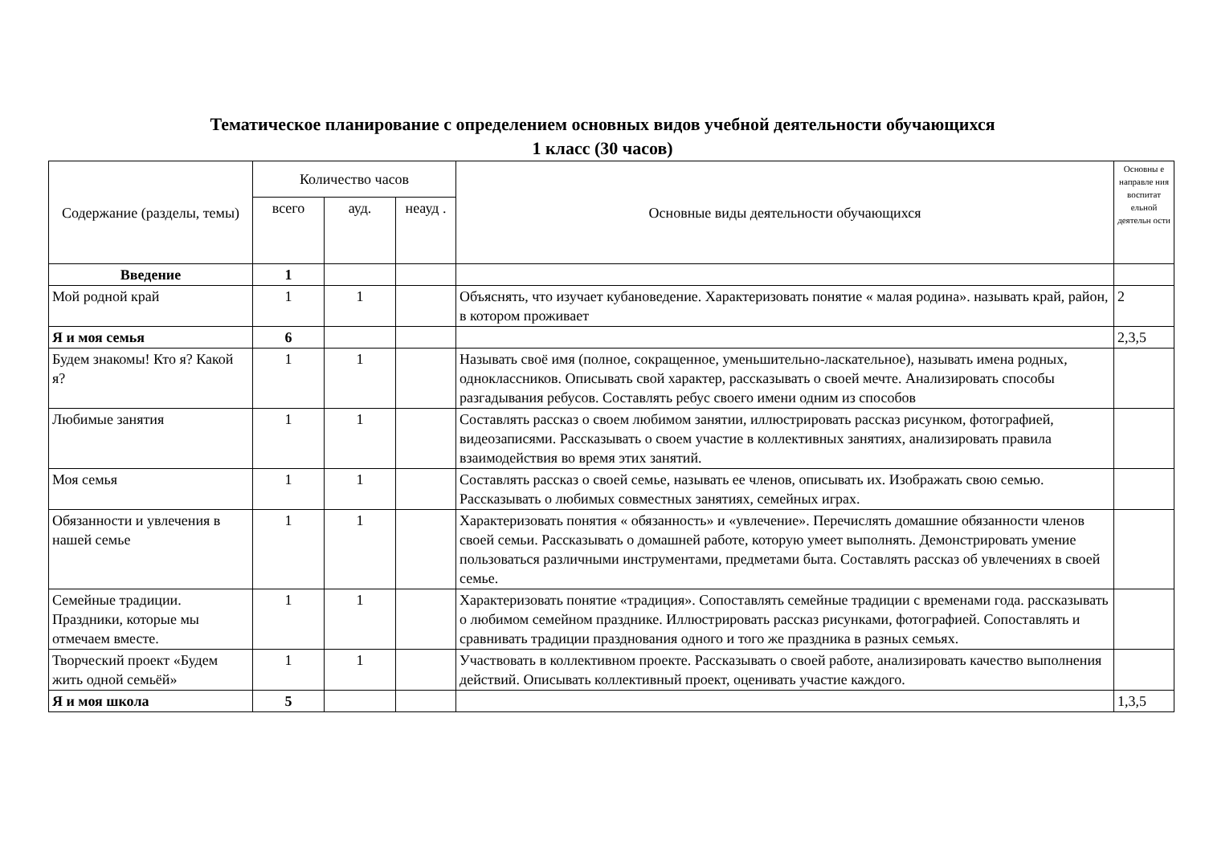Тематическое планирование с определением основных видов учебной деятельности обучающихся
1 класс (30 часов)
| Содержание (разделы, темы) | Количество часов | | | Основные виды деятельности обучающихся | Основны е направле ния воспитат ельной деятельн ости |
| --- | --- | --- | --- | --- | --- |
| | всего | ауд. | неауд . | | |
| Введение | 1 | | | | |
| Мой родной край | 1 | 1 | | Объяснять, что изучает кубановедение. Характеризовать понятие « малая родина». называть край, район, в котором проживает | 2 |
| Я и моя семья | 6 | | | | 2,3,5 |
| Будем знакомы! Кто я? Какой я? | 1 | 1 | | Называть своё имя (полное, сокращенное, уменьшительно-ласкательное), называть имена родных, одноклассников. Описывать свой характер, рассказывать о своей мечте. Анализировать способы разгадывания ребусов. Составлять ребус своего имени одним из способов | |
| Любимые занятия | 1 | 1 | | Составлять рассказ о своем любимом занятии, иллюстрировать рассказ рисунком, фотографией, видеозаписями. Рассказывать о своем участие в коллективных занятиях, анализировать правила взаимодействия во время этих занятий. | |
| Моя семья | 1 | 1 | | Составлять рассказ о своей семье, называть ее членов, описывать их. Изображать свою семью. Рассказывать о любимых совместных занятиях, семейных играх. | |
| Обязанности и увлечения в нашей семье | 1 | 1 | | Характеризовать понятия « обязанность» и «увлечение». Перечислять домашние обязанности членов своей семьи. Рассказывать о домашней работе, которую умеет выполнять. Демонстрировать умение пользоваться различными инструментами, предметами быта. Составлять рассказ об увлечениях в своей семье. | |
| Семейные традиции. Праздники, которые мы отмечаем вместе. | 1 | 1 | | Характеризовать понятие «традиция». Сопоставлять семейные традиции с временами года. рассказывать о любимом семейном празднике. Иллюстрировать рассказ рисунками, фотографией. Сопоставлять и сравнивать традиции празднования одного и того же праздника в разных семьях. | |
| Творческий проект «Будем жить одной семьёй» | 1 | 1 | | Участвовать в коллективном проекте. Рассказывать о своей работе, анализировать качество выполнения действий. Описывать коллективный проект, оценивать участие каждого. | |
| Я и моя школа | 5 | | | | 1,3,5 |